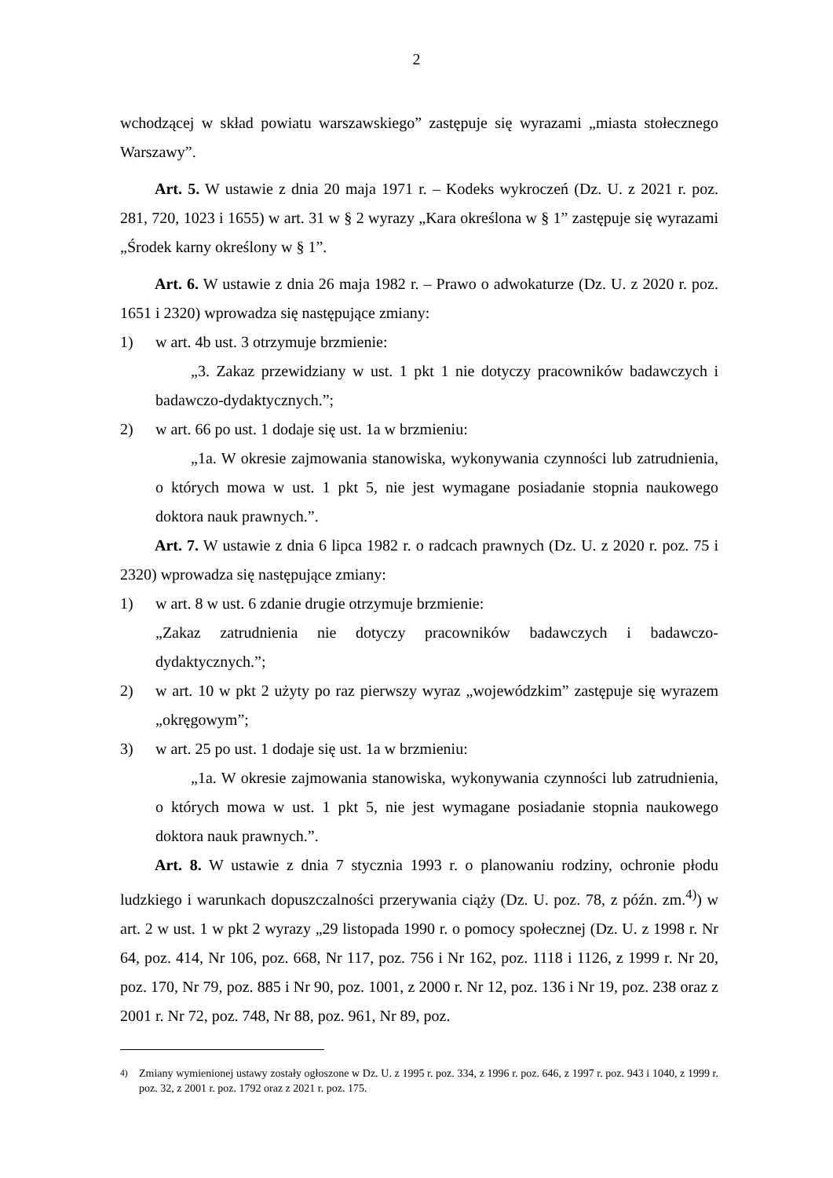2
wchodzącej w skład powiatu warszawskiego” zastępuje się wyrazami „miasta stołecznego Warszawy”.
Art. 5. W ustawie z dnia 20 maja 1971 r. – Kodeks wykroczeń (Dz. U. z 2021 r. poz. 281, 720, 1023 i 1655) w art. 31 w § 2 wyrazy „Kara określona w § 1” zastępuje się wyrazami „Środek karny określony w § 1”.
Art. 6. W ustawie z dnia 26 maja 1982 r. – Prawo o adwokaturze (Dz. U. z 2020 r. poz. 1651 i 2320) wprowadza się następujące zmiany:
1) w art. 4b ust. 3 otrzymuje brzmienie:
„3. Zakaz przewidziany w ust. 1 pkt 1 nie dotyczy pracowników badawczych i badawczo-dydaktycznych.”;
2) w art. 66 po ust. 1 dodaje się ust. 1a w brzmieniu:
„1a. W okresie zajmowania stanowiska, wykonywania czynności lub zatrudnienia, o których mowa w ust. 1 pkt 5, nie jest wymagane posiadanie stopnia naukowego doktora nauk prawnych.”.
Art. 7. W ustawie z dnia 6 lipca 1982 r. o radcach prawnych (Dz. U. z 2020 r. poz. 75 i 2320) wprowadza się następujące zmiany:
1) w art. 8 w ust. 6 zdanie drugie otrzymuje brzmienie:
„Zakaz zatrudnienia nie dotyczy pracowników badawczych i badawczo-dydaktycznych.”;
2) w art. 10 w pkt 2 użyty po raz pierwszy wyraz „wojewódzkim” zastępuje się wyrazem „okręgowym”;
3) w art. 25 po ust. 1 dodaje się ust. 1a w brzmieniu:
„1a. W okresie zajmowania stanowiska, wykonywania czynności lub zatrudnienia, o których mowa w ust. 1 pkt 5, nie jest wymagane posiadanie stopnia naukowego doktora nauk prawnych.”.
Art. 8. W ustawie z dnia 7 stycznia 1993 r. o planowaniu rodziny, ochronie płodu ludzkiego i warunkach dopuszczalności przerywania ciąży (Dz. U. poz. 78, z późn. zm.<sup>4)</sup>) w art. 2 w ust. 1 w pkt 2 wyrazy „29 listopada 1990 r. o pomocy społecznej (Dz. U. z 1998 r. Nr 64, poz. 414, Nr 106, poz. 668, Nr 117, poz. 756 i Nr 162, poz. 1118 i 1126, z 1999 r. Nr 20, poz. 170, Nr 79, poz. 885 i Nr 90, poz. 1001, z 2000 r. Nr 12, poz. 136 i Nr 19, poz. 238 oraz z 2001 r. Nr 72, poz. 748, Nr 88, poz. 961, Nr 89, poz.
<sup>4)</sup> Zmiany wymienionej ustawy zostały ogłoszone w Dz. U. z 1995 r. poz. 334, z 1996 r. poz. 646, z 1997 r. poz. 943 i 1040, z 1999 r. poz. 32, z 2001 r. poz. 1792 oraz z 2021 r. poz. 175.